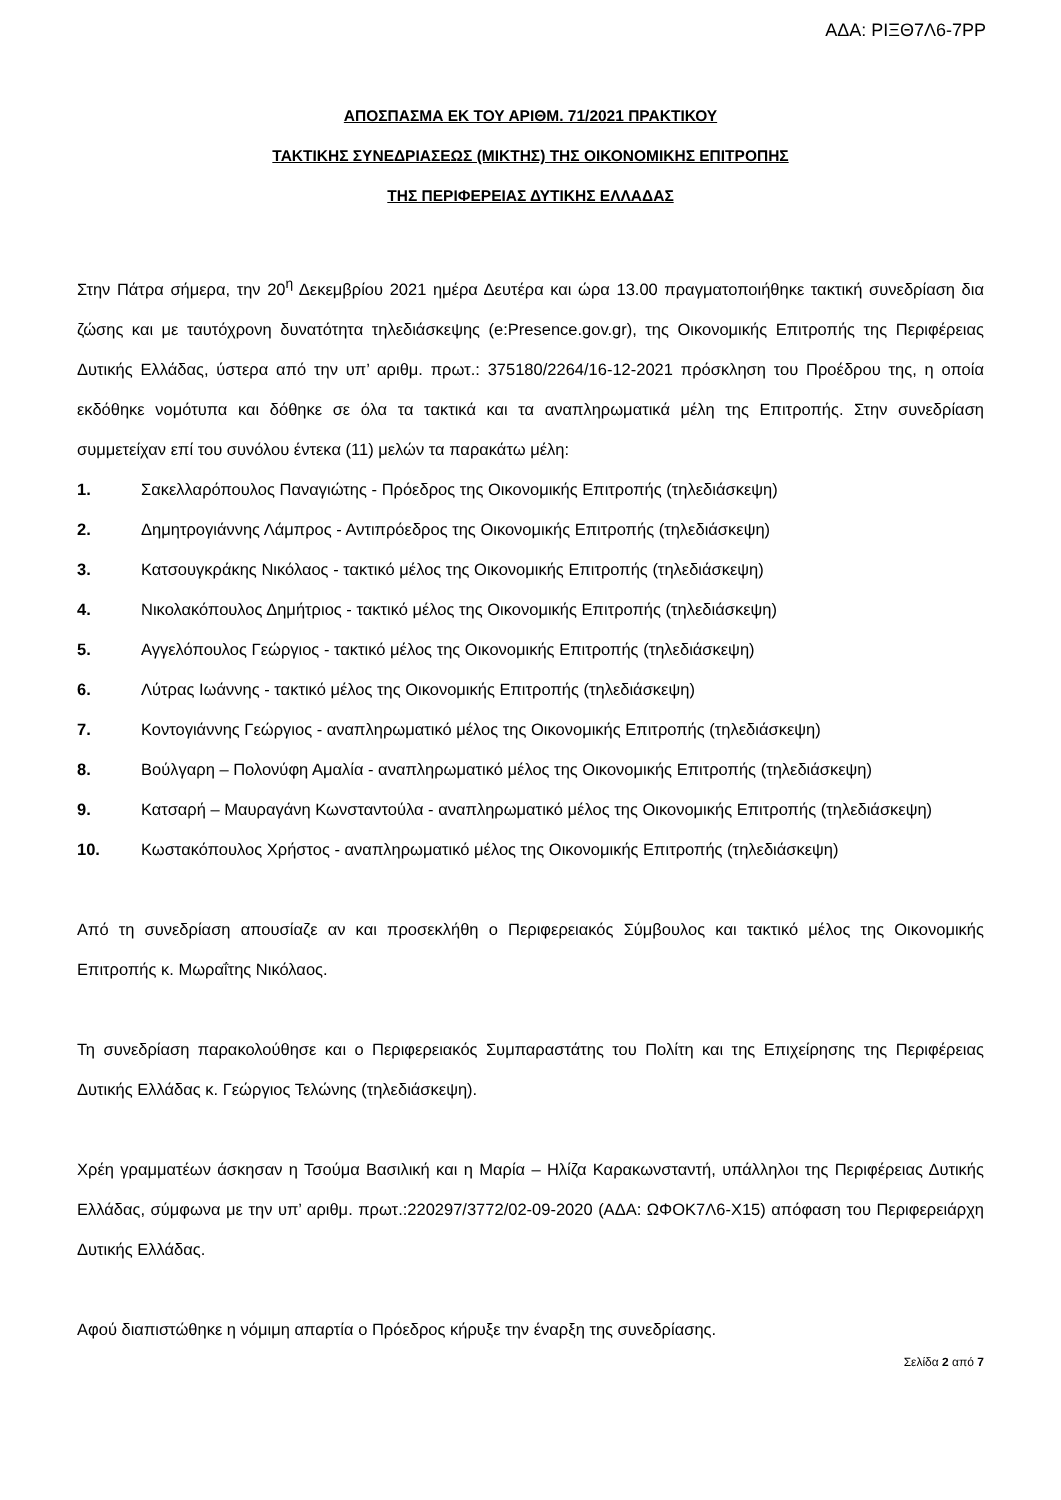ΑΔΑ: ΡΙΞΘ7Λ6-7ΡΡ
ΑΠΟΣΠΑΣΜΑ ΕΚ ΤΟΥ ΑΡΙΘΜ. 71/2021 ΠΡΑΚΤΙΚΟΥ
ΤΑΚΤΙΚΗΣ ΣΥΝΕΔΡΙΑΣΕΩΣ (ΜΙΚΤΗΣ) ΤΗΣ ΟΙΚΟΝΟΜΙΚΗΣ ΕΠΙΤΡΟΠΗΣ
ΤΗΣ ΠΕΡΙΦΕΡΕΙΑΣ ΔΥΤΙΚΗΣ ΕΛΛΑΔΑΣ
Στην Πάτρα σήμερα, την 20<sup>η</sup> Δεκεμβρίου 2021 ημέρα Δευτέρα και ώρα 13.00 πραγματοποιήθηκε τακτική συνεδρίαση δια ζώσης και με ταυτόχρονη δυνατότητα τηλεδιάσκεψης (e:Presence.gov.gr), της Οικονομικής Επιτροπής της Περιφέρειας Δυτικής Ελλάδας, ύστερα από την υπ’ αριθμ. πρωτ.: 375180/2264/16-12-2021 πρόσκληση του Προέδρου της, η οποία εκδόθηκε νομότυπα και δόθηκε σε όλα τα τακτικά και τα αναπληρωματικά μέλη της Επιτροπής. Στην συνεδρίαση συμμετείχαν επί του συνόλου έντεκα (11) μελών τα παρακάτω μέλη:
1. Σακελλαρόπουλος Παναγιώτης - Πρόεδρος της Οικονομικής Επιτροπής (τηλεδιάσκεψη)
2. Δημητρογιάννης Λάμπρος - Αντιπρόεδρος της Οικονομικής Επιτροπής (τηλεδιάσκεψη)
3. Κατσουγκράκης Νικόλαος - τακτικό μέλος της Οικονομικής Επιτροπής (τηλεδιάσκεψη)
4. Νικολακόπουλος Δημήτριος - τακτικό μέλος της Οικονομικής Επιτροπής (τηλεδιάσκεψη)
5. Αγγελόπουλος Γεώργιος - τακτικό μέλος της Οικονομικής Επιτροπής (τηλεδιάσκεψη)
6. Λύτρας Ιωάννης - τακτικό μέλος της Οικονομικής Επιτροπής (τηλεδιάσκεψη)
7. Κοντογιάννης Γεώργιος - αναπληρωματικό μέλος της Οικονομικής Επιτροπής (τηλεδιάσκεψη)
8. Βούλγαρη – Πολονύφη Αμαλία - αναπληρωματικό μέλος της Οικονομικής Επιτροπής (τηλεδιάσκεψη)
9. Κατσαρή – Μαυραγάνη Κωνσταντούλα - αναπληρωματικό μέλος της Οικονομικής Επιτροπής (τηλεδιάσκεψη)
10. Κωστακόπουλος Χρήστος - αναπληρωματικό μέλος της Οικονομικής Επιτροπής (τηλεδιάσκεψη)
Από τη συνεδρίαση απουσίαζε αν και προσεκλήθη ο Περιφερειακός Σύμβουλος και τακτικό μέλος της Οικονομικής Επιτροπής κ. Μωραΐτης Νικόλαος.
Τη συνεδρίαση παρακολούθησε και ο Περιφερειακός Συμπαραστάτης του Πολίτη και της Επιχείρησης της Περιφέρειας Δυτικής Ελλάδας κ. Γεώργιος Τελώνης (τηλεδιάσκεψη).
Χρέη γραμματέων άσκησαν η Τσούμα Βασιλική και η Μαρία – Ηλίζα Καρακωνσταντή, υπάλληλοι της Περιφέρειας Δυτικής Ελλάδας, σύμφωνα με την υπ’ αριθμ. πρωτ.:220297/3772/02-09-2020 (ΑΔΑ: ΩΦΟΚ7Λ6-Χ15) απόφαση του Περιφερειάρχη Δυτικής Ελλάδας.
Αφού διαπιστώθηκε η νόμιμη απαρτία ο Πρόεδρος κήρυξε την έναρξη της συνεδρίασης.
Σελίδα 2 από 7